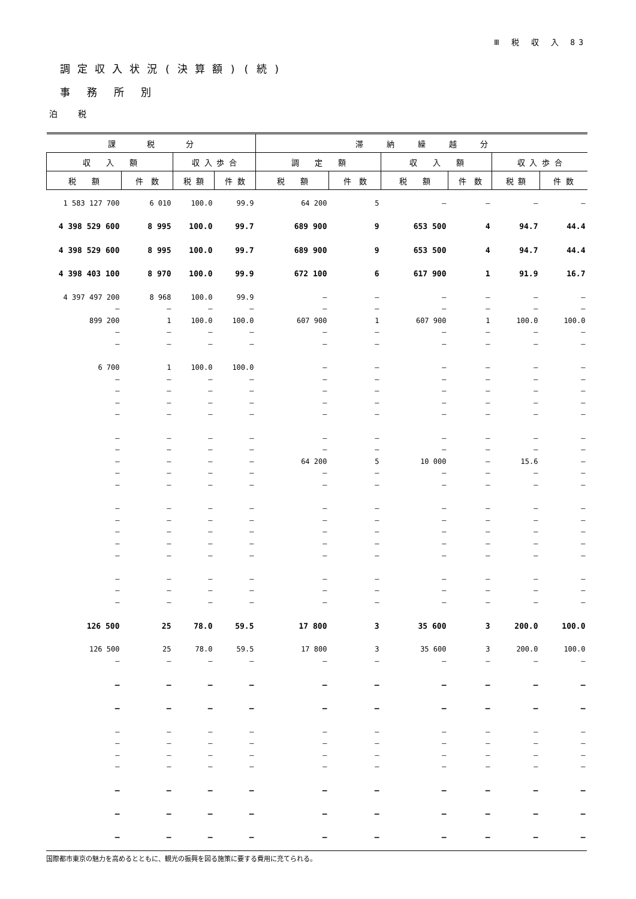Ⅲ 税 収 入 83
調定収入状況(決算額)(続)
事務所別
泊税
| 課 税 分 | | | | 滞 納 繰 越 分 | | | | | |
| --- | --- | --- | --- | --- | --- | --- | --- | --- | --- |
| 収 入 額 | | 収 入 歩 合 | | 調 定 額 | | 収 入 額 | | 収 入 歩 合 | |
| 税 額 | 件 数 | 税 額 | 件 数 | 税 額 | 件 数 | 税 額 | 件 数 | 税 額 | 件 数 |
| 1 583 127 700 | 6 010 | 100.0 | 99.9 | 64 200 | 5 | – | – | – | – |
| 4 398 529 600 | 8 995 | 100.0 | 99.7 | 689 900 | 9 | 653 500 | 4 | 94.7 | 44.4 |
| 4 398 529 600 | 8 995 | 100.0 | 99.7 | 689 900 | 9 | 653 500 | 4 | 94.7 | 44.4 |
| 4 398 403 100 | 8 970 | 100.0 | 99.9 | 672 100 | 6 | 617 900 | 1 | 91.9 | 16.7 |
| 4 397 497 200 | 8 968 | 100.0 | 99.9 | – | – | – | – | – | – |
| – | – | – | – | – | – | – | – | – | – |
| 899 200 | 1 | 100.0 | 100.0 | 607 900 | 1 | 607 900 | 1 | 100.0 | 100.0 |
| – | – | – | – | – | – | – | – | – | – |
| – | – | – | – | – | – | – | – | – | – |
| 6 700 | 1 | 100.0 | 100.0 | – | – | – | – | – | – |
| – | – | – | – | – | – | – | – | – | – |
| – | – | – | – | – | – | – | – | – | – |
| – | – | – | – | – | – | – | – | – | – |
| – | – | – | – | – | – | – | – | – | – |
| – | – | – | – | – | – | – | – | – | – |
| – | – | – | – | – | – | – | – | – | – |
| – | – | – | – | 64 200 | 5 | 10 000 | – | 15.6 | – |
| – | – | – | – | – | – | – | – | – | – |
| – | – | – | – | – | – | – | – | – | – |
| – | – | – | – | – | – | – | – | – | – |
| – | – | – | – | – | – | – | – | – | – |
| – | – | – | – | – | – | – | – | – | – |
| – | – | – | – | – | – | – | – | – | – |
| – | – | – | – | – | – | – | – | – | – |
| – | – | – | – | – | – | – | – | – | – |
| – | – | – | – | – | – | – | – | – | – |
| – | – | – | – | – | – | – | – | – | – |
| 126 500 | 25 | 78.0 | 59.5 | 17 800 | 3 | 35 600 | 3 | 200.0 | 100.0 |
| 126 500 | 25 | 78.0 | 59.5 | 17 800 | 3 | 35 600 | 3 | 200.0 | 100.0 |
| – | – | – | – | – | – | – | – | – | – |
| – | – | – | – | – | – | – | – | – | – |
| – | – | – | – | – | – | – | – | – | – |
| – | – | – | – | – | – | – | – | – | – |
| – | – | – | – | – | – | – | – | – | – |
| – | – | – | – | – | – | – | – | – | – |
| – | – | – | – | – | – | – | – | – | – |
| – | – | – | – | – | – | – | – | – | – |
| – | – | – | – | – | – | – | – | – | – |
| – | – | – | – | – | – | – | – | – | – |
国際都市東京の魅力を高めるとともに、観光の振興を図る施策に要する費用に充てられる。